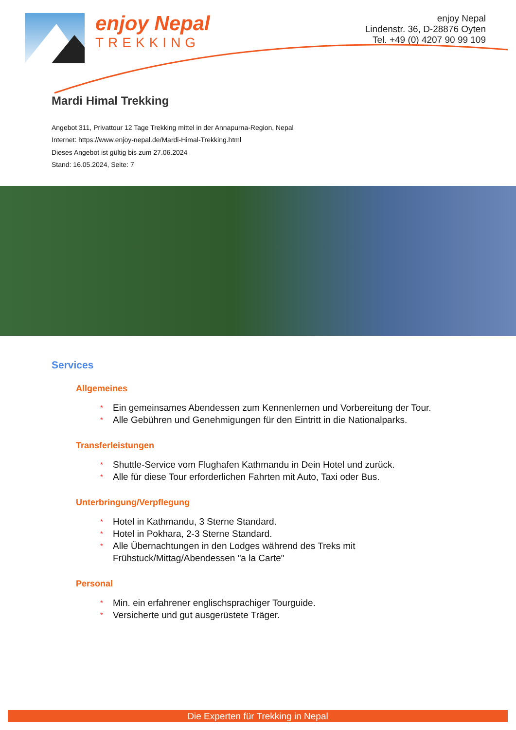enjoy Nepal
TREKKING
enjoy Nepal
Lindenstr. 36, D-28876 Oyten
Tel. +49 (0) 4207 90 99 109
Mardi Himal Trekking
Angebot 311, Privattour 12 Tage Trekking mittel in der Annapurna-Region, Nepal
Internet: https://www.enjoy-nepal.de/Mardi-Himal-Trekking.html
Dieses Angebot ist gültig bis zum 27.06.2024
Stand: 16.05.2024, Seite: 7
Services
Allgemeines
* Ein gemeinsames Abendessen zum Kennenlernen und Vorbereitung der Tour.
* Alle Gebühren und Genehmigungen für den Eintritt in die Nationalparks.
Transferleistungen
* Shuttle-Service vom Flughafen Kathmandu in Dein Hotel und zurück.
* Alle für diese Tour erforderlichen Fahrten mit Auto, Taxi oder Bus.
Unterbringung/Verpflegung
* Hotel in Kathmandu, 3 Sterne Standard.
* Hotel in Pokhara, 2-3 Sterne Standard.
* Alle Übernachtungen in den Lodges während des Treks mit
Frühstuck/Mittag/Abendessen "a la Carte"
Personal
* Min. ein erfahrener englischsprachiger Tourguide.
* Versicherte und gut ausgerüstete Träger.
Die Experten für Trekking in Nepal